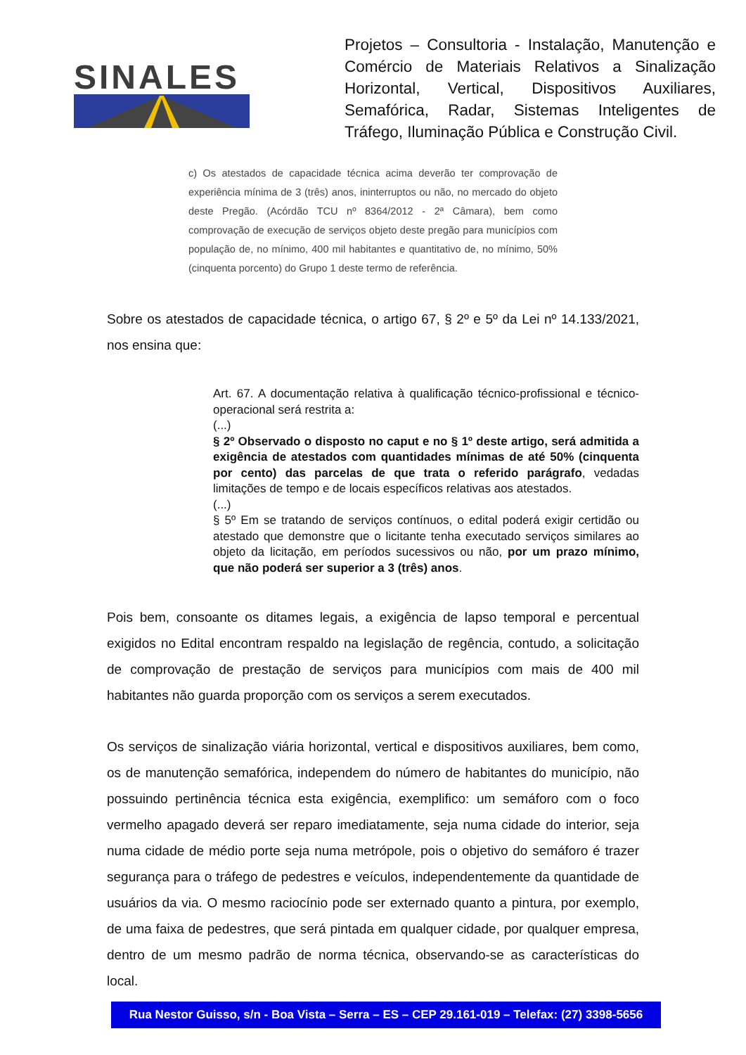SINALES
Projetos – Consultoria - Instalação, Manutenção e Comércio de Materiais Relativos a Sinalização Horizontal, Vertical, Dispositivos Auxiliares, Semafórica, Radar, Sistemas Inteligentes de Tráfego, Iluminação Pública e Construção Civil.
c) Os atestados de capacidade técnica acima deverão ter comprovação de experiência mínima de 3 (três) anos, ininterruptos ou não, no mercado do objeto deste Pregão. (Acórdão TCU nº 8364/2012 - 2ª Câmara), bem como comprovação de execução de serviços objeto deste pregão para municípios com população de, no mínimo, 400 mil habitantes e quantitativo de, no mínimo, 50% (cinquenta porcento) do Grupo 1 deste termo de referência.
Sobre os atestados de capacidade técnica, o artigo 67, § 2º e 5º da Lei nº 14.133/2021, nos ensina que:
Art. 67. A documentação relativa à qualificação técnico-profissional e técnico-operacional será restrita a:
(...)
§ 2º Observado o disposto no caput e no § 1º deste artigo, será admitida a exigência de atestados com quantidades mínimas de até 50% (cinquenta por cento) das parcelas de que trata o referido parágrafo, vedadas limitações de tempo e de locais específicos relativas aos atestados.
(...)
§ 5º Em se tratando de serviços contínuos, o edital poderá exigir certidão ou atestado que demonstre que o licitante tenha executado serviços similares ao objeto da licitação, em períodos sucessivos ou não, por um prazo mínimo, que não poderá ser superior a 3 (três) anos.
Pois bem, consoante os ditames legais, a exigência de lapso temporal e percentual exigidos no Edital encontram respaldo na legislação de regência, contudo, a solicitação de comprovação de prestação de serviços para municípios com mais de 400 mil habitantes não guarda proporção com os serviços a serem executados.
Os serviços de sinalização viária horizontal, vertical e dispositivos auxiliares, bem como, os de manutenção semafórica, independem do número de habitantes do município, não possuindo pertinência técnica esta exigência, exemplifico: um semáforo com o foco vermelho apagado deverá ser reparo imediatamente, seja numa cidade do interior, seja numa cidade de médio porte seja numa metrópole, pois o objetivo do semáforo é trazer segurança para o tráfego de pedestres e veículos, independentemente da quantidade de usuários da via. O mesmo raciocínio pode ser externado quanto a pintura, por exemplo, de uma faixa de pedestres, que será pintada em qualquer cidade, por qualquer empresa, dentro de um mesmo padrão de norma técnica, observando-se as características do local.
Rua Nestor Guisso, s/n - Boa Vista – Serra – ES – CEP 29.161-019 – Telefax: (27) 3398-5656